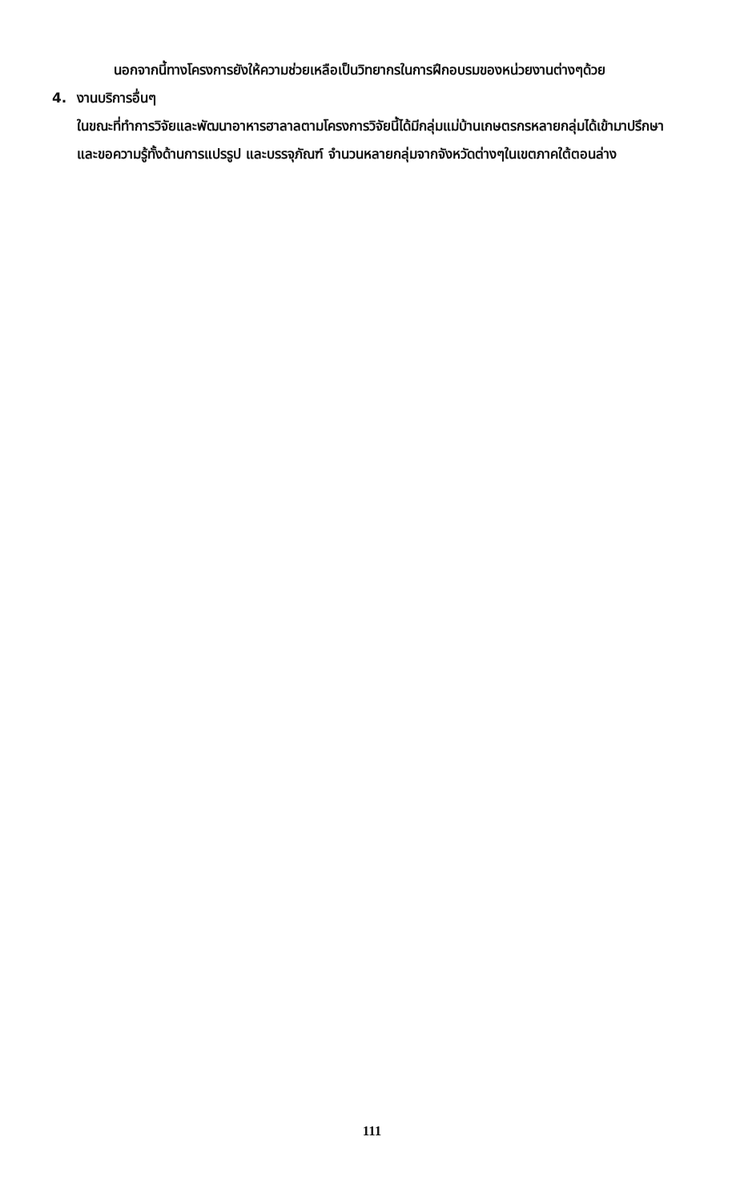นอกจากนี้ทางโครงการยังให้ความช่วยเหลือเป็นวิทยากรในการฝึกอบรมของหน่วยงานต่างๆด้วย
4. งานบริการอื่นๆ
ในขณะที่ทำการวิจัยและพัฒนาอาหารฮาลาลตามโครงการวิจัยนี้ได้มีกลุ่มแม่บ้านเกษตรกรหลายกลุ่มได้เข้ามาปรึกษาและขอความรู้ทั้งด้านการแปรรูป และบรรจุภัณฑ์ จำนวนหลายกลุ่มจากจังหวัดต่างๆในเขตภาคใต้ตอนล่าง
111